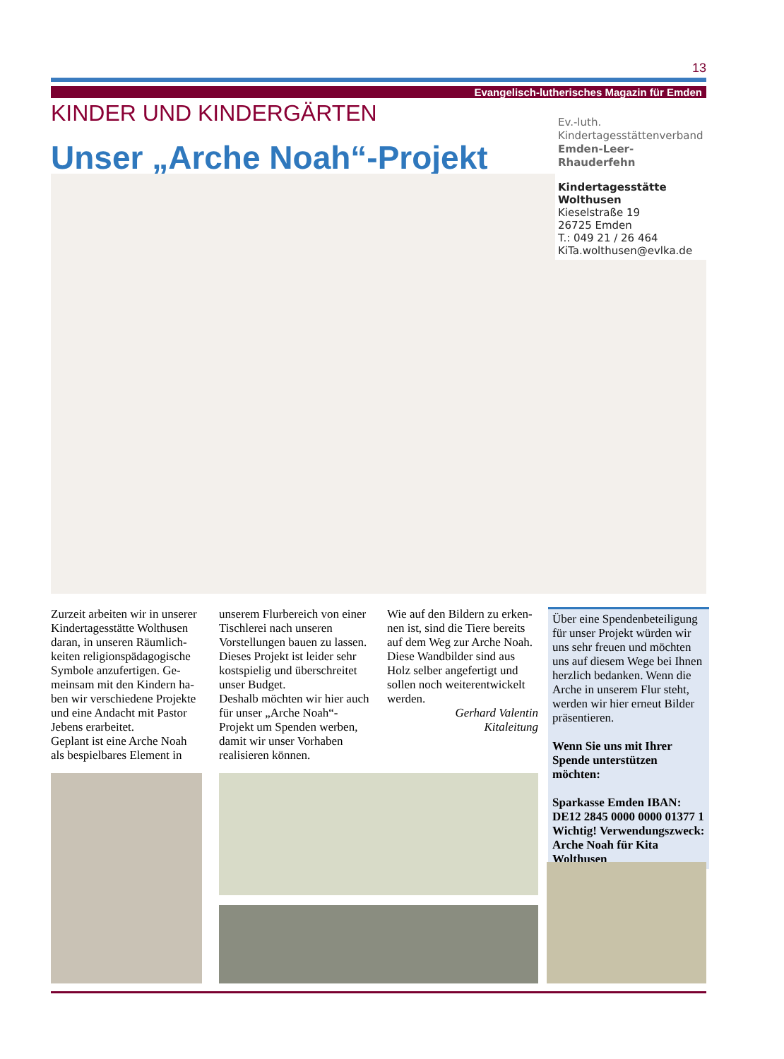13
Evangelisch-lutherisches Magazin für Emden
KINDER UND KINDERGÄRTEN
Unser „Arche Noah“-Projekt
Ev.-luth.
Kindertagesstättenverband
Emden-Leer-Rhauderfehn
Kindertagesstätte Wolthusen
Kieselstraße 19
26725 Emden
T.: 049 21 / 26 464
KiTa.wolthusen@evlka.de
Zurzeit arbeiten wir in unserer Kindertagesstätte Wolthusen daran, in unseren Räumlich­keiten religionspädagogische Symbole anzufertigen. Ge­meinsam mit den Kindern ha­ben wir verschiedene Projekte und eine Andacht mit Pastor Jebens erarbeitet.
Geplant ist eine Arche Noah als bespielbares Element in
unserem Flurbereich von einer Tischlerei nach unseren Vorstellungen bauen zu lassen. Dieses Projekt ist leider sehr kostspielig und überschreitet unser Budget.
Deshalb möchten wir hier auch für unser „Arche Noah“-Projekt um Spenden werben, damit wir unser Vorhaben reali­sieren können.
Wie auf den Bildern zu erken­nen ist, sind die Tiere bereits auf dem Weg zur Arche Noah. Diese Wandbilder sind aus Holz selber angefertigt und sollen noch weiterentwickelt werden.
Gerhard Valentin
Kitaleitung
Über eine Spendenbeteiligung für unser Projekt würden wir uns sehr freuen und möchten uns auf diesem Wege bei Ihnen herzlich bedanken. Wenn die Arche in unserem Flur steht, werden wir hier erneut Bilder präsentieren.
Wenn Sie uns mit Ihrer Spende unterstützen möchten:
Sparkasse Emden IBAN: DE12 2845 0000 0000 01377 1 Wichtig! Verwendungszweck: Arche Noah für Kita Wolthusen